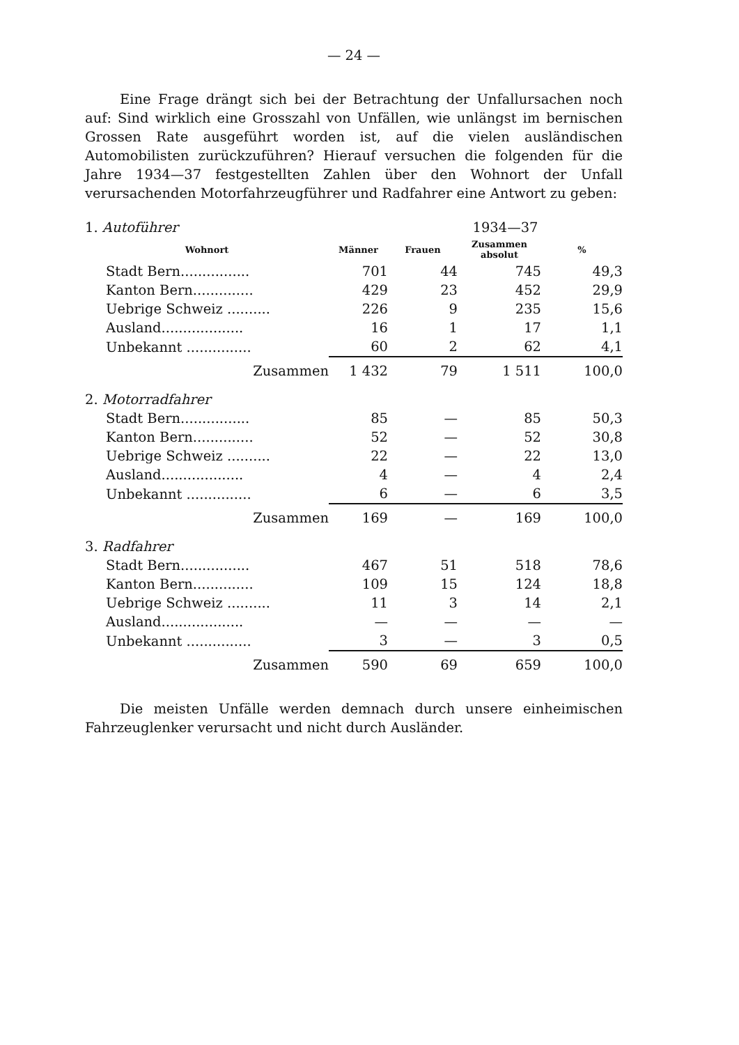— 24 —
Eine Frage drängt sich bei der Betrachtung der Unfallursachen noch auf: Sind wirklich eine Grosszahl von Unfällen, wie unlängst im bernischen Grossen Rate ausgeführt worden ist, auf die vielen ausländischen Automobilisten zurückzuführen? Hierauf versuchen die folgenden für die Jahre 1934—37 festgestellten Zahlen über den Wohnort der Unfall verursachenden Motorfahrzeugführer und Radfahrer eine Antwort zu geben:
| 1. Autoführer | | 1934—37 | | |
| Wohnort | Männer | Frauen | Zusammen absolut | % |
| Stadt Bern................ | 701 | 44 | 745 | 49,3 |
| Kanton Bern.............. | 429 | 23 | 452 | 29,9 |
| Uebrige Schweiz .......... | 226 | 9 | 235 | 15,6 |
| Ausland................... | 16 | 1 | 17 | 1,1 |
| Unbekannt ............... | 60 | 2 | 62 | 4,1 |
| Zusammen | 1 432 | 79 | 1 511 | 100,0 |
| 2. Motorradfahrer | | | | |
| Stadt Bern................ | 85 | — | 85 | 50,3 |
| Kanton Bern.............. | 52 | — | 52 | 30,8 |
| Uebrige Schweiz .......... | 22 | — | 22 | 13,0 |
| Ausland................... | 4 | — | 4 | 2,4 |
| Unbekannt ............... | 6 | — | 6 | 3,5 |
| Zusammen | 169 | — | 169 | 100,0 |
| 3. Radfahrer | | | | |
| Stadt Bern................ | 467 | 51 | 518 | 78,6 |
| Kanton Bern.............. | 109 | 15 | 124 | 18,8 |
| Uebrige Schweiz .......... | 11 | 3 | 14 | 2,1 |
| Ausland................... | — | — | — | — |
| Unbekannt ............... | 3 | — | 3 | 0,5 |
| Zusammen | 590 | 69 | 659 | 100,0 |
Die meisten Unfälle werden demnach durch unsere einheimischen Fahrzeuglenker verursacht und nicht durch Ausländer.